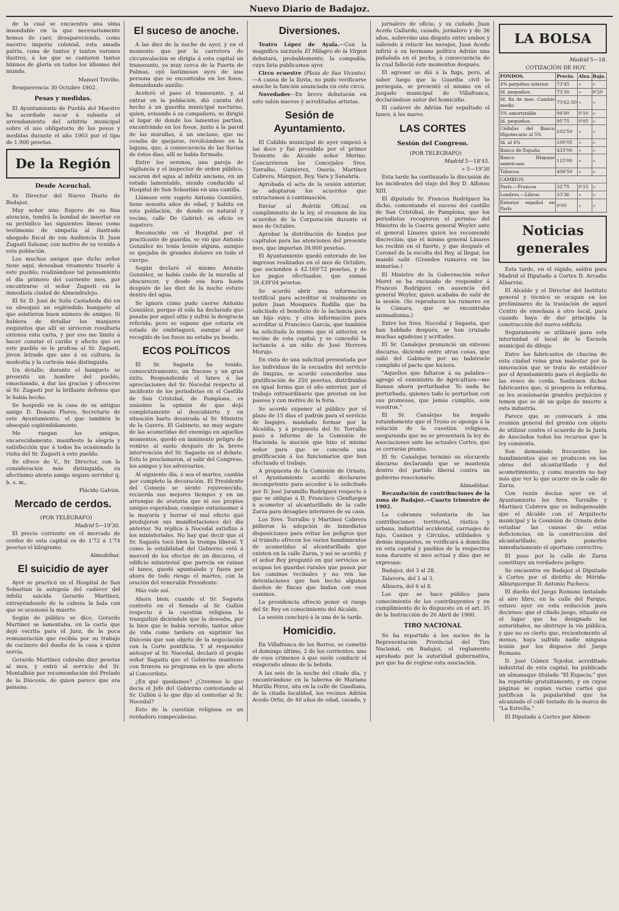Nuevo Diario de Badajoz.
de la cual se encuentra una sima insondable en la que necesariamente hemos de caer, desapareciendo, como nuestro imperio colonial, esta amada patria, cuna de tantos y tantos varones ilustres, á los que se cantaron tantos himnos de gloria en todos los idiomas del mundo.
Manuel Triviño.
Benquerencia 30 Octubre 1902.
Pesas y medidas.
El Ayuntamiento de Puebla del Maestre ha acordado sacar á subasta el arrendamiento del arbitrio municipal sobre el uso obligatorio de los pesos y medidas durante el año 1903 por el tipo de 1.900 pesetas.
De la Región
Desde Aceuchal.
Sr. Director del Nuevo Diario de Badajoz.
Muy señor mio: Espero de su fina atención, tendrá la bondad de insertar en su periódico las siguientes líneas como testimonio de simpatía al ilustrado abogado fiscal de esa Audiencia D. Juan Zugasti Salazar, con motivo de su venida á esta población.
Los muchos amigos que dicho señor tiene aquí, deseaban vivamente traerle á este pueblo; realizándose tal pensamiento el día primero del corriente mes, por encontrarse el señor Zugasti en la inmediata ciudad de Almendralejo.
El Sr. D. José de Solís Castañeda dió en su obsequió un espléndido banquete al que asistieron buen número de amigos. Si hubiera de detallar los manjares exquisitos que allí se sirvieron resultaría extensa esta carta, y por eso me limito á hacer constar el cariño y afecto que en este pueblo se le profesa al Sr. Zugasti, jóven letrado que une á su cultura, la modestia y la cortesía más distinguida.
Un detalle; durante el banquete se presentó un hombre del pueblo, emocionado, á dar las gracias y ofrecerse al Sr. Zugasti por la brillante defensa que le había hecho.
Se hospedó en la casa de su antiguo amigo D. Donato Flores, Secretario de este Ayuntamiento, el que también le obsequió espléndidamente.
Me ruegan los amigos, encarecidamente, manifieste la alegría y satisfacción que á todos ha ocasionado la visita del Sr. Zugasti á este pueblo.
Se ofrece de V., Sr. Director, con la consideración más distinguida, su afectísimo atento amigo seguro servidor q. b. s. m.,
Plácido Galván.
Mercado de cerdos.
(POR TELEGRAFO)
Madrid 5—19'30.
El precio corriente en el mercado de cerdos de esta capital es de 1'72 á 1'74 pesetas el kilógramo.
Almodóbar.
El suicidio de ayer
Ayer se practicó en el Hospital de San Sebastian la autopsia del cadáver del infeliz suicida Gerardo Martínez, extrayéndosele de la cabeza la bala con que se ocasionó la muerte.
Según de público se dice, Gerardo Martínez se lamentaba, en la carta que dejó escrita para el Juez, de la poca remuneración que recibía por su trabajo de cocinero del dueño de la casa á quien servía.
Gerardo Martínez cobraba diez pesetas al mes, y entró al servicio del Sr. Montalbán por recomendación del Prelado de la Diócesis, de quien parece que era paisano.
El suceso de anoche.
A las diez de la noche de ayer, y en el momento que por la carretera de circunvalación se dirigía á esta capital un transeunte, ya muy cerca de la Puerta de Palmas, oyó lastimosos ayes de una persona que se encontraba en los fosos, demandando auxilio.
Aceleró el paso el transeunte, y, al entrar en la población, dió cuenta del hecho á un guardia municipal nocturno, quien, avisando á su compañero, se dirigió al lugar de donde los lamentos partían, encontrándo en los fosos, junto á la pared de las murallas, á un anciano, que no cesaba de quejarse, revolcándose en la laguna, que, á consecuencia de las lluvias de éstos dias, allí se había formado.
Entre los serenos, una pareja de vigilancia y el inspector de orden público, sacaron del agua al infeliz anciano, en un estado lamentable, siendo conducido al Hospital de San Sebastián en una camilla.
Llámase este sugeto Antonio González, tiene sesenta años de edad, y habita en esta población, de donde es natural y vecino, calle De Gabriel; su oficio es zapatero.
Reconocido en el Hospital por el practicante de guardia, se vió que Antonio González no tenía lesión alguna, aunque se quejaba de grandes dolores en todo el cuerpo.
Según declaró el mismo Antonio González, se había caido de la muralla al obscurecer, y desde esa hora hasta después de las diez de la noche estuvo dentro del agua.
Se ignora cómo pudo caerse Antonio González, porque él sólo ha declarado que pasaba por aquel sitio y sufrió la desgracia referida; pero se supone que estaría en estado de embriaguez, aunque al ser recogido de los fosos no estaba ya beodo.
ECOS POLÍTICOS
El Sr. Sagasta ha tenido, consecutivamente, un fracaso y un gran éxito. Respondiendo el lunes á las apreciaciones del Sr. Nocedal respecto al incidente de los periodistas en el Castillo de San Cristobal, de Pamplona, es unánime la opinión de que dejó completamente al descubierto y en situación harto desairada al Sr. Ministro de la Guerra. El Gabinete, no muy seguro de las acometidas del enemigo en aquellos momentos, quedó en inminente peligro de venirse al suelo después de la breve intervención del Sr. Sagasta en el debate. Esto lo proclamaron, al salir del Congreso, los amigos y los adversarios.
Al siguiente día, ó sea el martes, cambia por completo la decoración. El Presidente del Consejo se siente rejuvenecido, recuerda sus mejores tiempos y en un arranque de oratoria que ni sus propios amigos esperaban, consigue entusiasmar á la mayoría y borrar el mal efecto qué produjeron sus manifestaciones del día anterior. Su réplica á Nocedal satisfizo á los ministeriales. No hay qué decir que el Sr. Sagasta tocó bien la trompa liberal. Y como la estabilidad del Gobierno está á merced de los efectos de un discurso, el edificio ministerial que parecía en ruinas el lunes, quedó apuntalado y fuera por ahora de todo riesgo el martes, con la oración del venerable Presidente.
Más vale así.
Ahora bien; cuando el Sr. Sagasta contestó en el Senado al Sr. Gullón respecto á la cuestión religiosa lo tranquilizó diciéndole que la deseaba, por lo bien que le había servido, tantos años de vida como tardara en suprimir las Diócesis que son objeto de la negociación con la Corte pontificia. Y al responder anteayer al Sr. Nocedal, declaró el propio señor Sagasta que el Gobierno mantiene con firmeza su programa en lo que afecta al Concordato.
¿En qué quedamos? ¿Creemos lo que decía el Jefe del Gobierno contestando al Sr. Gullón ó lo que dijo al contestar al Sr. Nocedal?
Esto de la cuestión religiosa es un verdadero rompecabezas.
Diversiones.
Teatro López de Ayala.—Con la magnífica zarzuela El Milagro de la Virgen debutará, probablemente, la compañía, cuya lista publicamos ayer.
Circo ecuestre (Plaza de San Vicente).—A causa de la lluvia, no pudo verificarse anoche la función anunciada en este circo.
Novedades—En breve debutarán en este salón nuevos y acreditadas artistas.
Sesión de Ayuntamiento.
El Cabildo municipal de ayer empezó á las doce y fué presidido por el primer Teniente de Alcalde señor Merino. Concurrieron los Concejales Sres. Torralbo, Gutiérrez, Osorio, Martínez Cabrera, Márquez, Rey, Vara y Sanabria.
Aprobada el acta de la sesión anterior, se adoptaron los acuerdos que extractamos á continuación.
Enviar al Boletín Oficial, en cumplimiento de la ley, el resumen de los acuerdos de la Corporación durante el mes de Octubre.
Aprobar la distribución de fondos por capítulos para las atenciones del presente mes, que importan 39.000 pesetas.
El Ayuntamiento quedó enterado de los ingresos realizados en el mes de Octubre, que ascienden á 42.169'72 pesetas, y de los pagos efectuados, que suman 39.439'04 pesetas.
Se acordó abrir una información testifical para acreditar si realmente es pobre Juan Mosquera Rodilla que ha solicitado el beneficio de la lactancia para un hijo suyo, y otra información para acreditar si Francisco García, que también ha solicitado lo mismo que el anterior, es vecino de esta capital; y se concedió la lactancia á un niño de José Herrera Morujo.
En vista de una solicitud presentada por los individuos de la escuadra del servicio de limpiza, se acordó concederles una gratificación de 250 pesetas, distribuidas en igual forma que el año anterior, por el trabajo extraordinario que prestan en los paseos y con motivo de la feria.
Se acordó exponer al público por el plazo de 15 dias el padrón para el servicio de bagajes, mandado formar por la Alcaldía, y á propuesta del Sr. Torralbo pasó á informe de la Comisión de Hacienda la moción que hizo el mismo señor para que se conceda una gratificación á los funcionarios que han efectuado el trabajo.
A propuesta de la Comisión de Ornato, el Ayuntamiento acordó declararse incompetente para acceder á lo solicitado por D. José Jaramillo Rodríguez respecto á que se obligue á D. Francisco Cienfuegos á acometer al alcantarillado de la calle Zarza para desagües interiores de su casa.
Los Sres. Torralbo y Martínez Cabrera pidieron la adopción de inmediatas disposiciones para evitar los peligros que al tránsito ofrecen los varios hundimientos de acometidas al alcantarillado que existen en la calle Zarza, y así se acordó; y el señor Rey preguntó en qué servicios se ocupan los guardas rurales que pasan por los caminos vecinales y no vén las detentaciones que han hecho algunos dueños de fincas que lindan con esos caminos.
La presidencia ofreció poner el ruego del Sr. Rey en conocimiento del Alcalde.
La sesión concluyó á la una de la tarde.
Homicidio.
En Villafranca de los Barros, se cometió el domingo último, 2 de los corrientes, uno de esos crimenes á que suele conducir el exagerado abuso de la bebida.
A las seis de la noche del citado día, y encontrándose en la taberna de Mariano Murillo Pérez, sita en la calle de Guadiana, de la citada localidad, los vecinos Adrián Acedo Ortiz, de 40 años de edad, casado, y
jornalero de oficio, y su cuñado Juan Acedo Gallardo, casado, jornalero y de 36 años, sobrevino una disputa entre ambos y saliendo á relucir las navajas, Juan Acedo infirió á su hermano político Adrián una puñalada en el pecho, á consecuencia de la cual falleció éste momentos después.
El agresor se dió á la fuga, pero, al saber luego que la Guardia civil lo perseguía, se presentó el mismo en el juzgado municipal de Villafranca, declarándose autor del homicidio.
El cadáver de Adrián fué sepultado el lunes, á las nueve.
LAS CORTES
Sesión del Congreso.
(POR TELEGRAFO)
Madrid 5—18'45.
» 5—19'30
Esta tarde ha continuado la discusión de los incidentes del viaje del Rey D. Alfonso XIII.
El diputado Sr. Francos Rodríguez ha dicho, comentando el suceso del castillo de San Cristóbal, de Pamplona, que los periodistas recogieron el permiso del Ministro de la Guerra general Weyler ante el general Linares quien les recomendó discreción; que el mismo general Linares los recibió en el fuerte, y que después el Coronel de la escolta del Rey, al llegar, los mandó salir. (Grandes rumores en las minorías.)
El Ministro de la Gobernación señor Moret se ha excusado de responder á Francos Rodríguez en ausencia del general Weyler, quien acababa de salir de la sesión. (Se reproducen los rumores en la Cámara, que se encontraba animadísima.)
Entre los Sres. Nocedal y Sagasta, que han hablado después, se han cruzado muchas agudezas y acritudes.
El Sr. Canalejas pronunció un extenso discurso, diciendo entre otras cosas, que salió del Gabinete por no habérsele cumplido el pacto que hiciera.
"Aquellos que faltaron á su palabra—agregó el exministro de Agricultura—me llaman ahora perturbador. Yo nada he perturbado, quienes todo lo perturban con sus promesas, que jamás cumpliis, sois vosotros."
El Sr. Canalejas ha negado rotundamente que el Trono se oponga á la solución de la cuestión religiosa, asegurando que no se presentará la ley de Asociaciones ante las actuales Cortes, que se cerrarán pronto.
El Sr. Canalejas terminó su elocuente discurso declarando que se mantenía dentro del partido liberal contra un gobierno reaccionario.
Almodóbar.
Recaudación de contribuciones de la zona de Badajoz.—Cuarto trimestre de 1902.
La cobranza voluntaria de las contribuciones territorial, rústica y urbana, industrial accidental, carruajes de lujo, Casinos y Círculos, utilidades y demás impuestos, se verificará á domicilio en esta capital y pueblos de la respectiva zona durante el mes actual y días que se expresan:
Badajoz, del 3 al 28.
Talavera, del 1 al 3.
Albuera, del 6 al 8.
Los que se hace público para conocimiento de los contribuyentes y en cumplimiento de lo dispuesto en el art. 35 de la Instrucción de 26 Abril de 1900.
TIRO NACIONAL
Se ha repartido á los socios de la Representación Provincial del Tiro Nacional, en Badajoz, el reglamento aprobado por la autoridad gubernativa, por que ha de regirse esta asociación.
LA BOLSA
Madrid 5—18.
COTIZACIÓN DE HOY.
| FONDOS. | Precio. | Alza. | Baja. |
| --- | --- | --- | --- |
| 4% perpétuo interior | 73'45 | » | » |
| Id. pequeños. | 73'30 | » | 0'20 |
| Id. fin de mes. Cambio medio | 73'62.50 | » | » |
| 5% amortizable | 94'80 | 0'10 | » |
| Id. pequeños. | 95'75 | 0'05 | » |
| Cédulas del Banco Hipotecario al 5% | 102'50 | » | » |
| Id. al 4% | 100'05 | » | » |
| Banco de España | 433'00 | » | » |
| Banco Hispano americano | 115'00 | » | » |
| Tabacos. | 408'50 | » | » |
| CAMBIOS. | | | |
| París.—Francos | 32'75 | 0'15 | » |
| Londres.—Libras | 33'36 | » | » |
| Exterior español en París | 0'00 | » | » |
Noticias generales
Esta tarde, en el rápido, saldrá para Madrid el Diputado á Cortes D. Arcadio Albarrán.
El Alcalde y el Director del Instituto general y técnico se ocupan en los preliminares de la traslación de aquel Centro de enseñaza á otro local, para cuando haya de dar principio la construcción del nuevo edificio.
Seguramente se utilizará para esta interinidad el local de la Escuela municipal de dibujo.
Entre los fabricantes de chacina de esta ciudad reina gran malestar por la innovación que se trata de establecer por el Ayuntamiento para el degüello de las reses de cerda. Sostienen dichos fabricantes que, si prospera la reforma, se les ocasionarán grandes perjuicios y temen que se dé un golpe de muerte á esta industria.
Parece que se convocará á una reunión general del gremio con objeto de utilizar contra el acuerdo de la Junta de Asociados todos los recursos que la ley consienta.
Son demasiado frecuentes los hundimientos que se producen en las obras del alcantarillado y del acometimiento, y como muestra no hay más que ver lo que ocurre en la calle de Zarza.
Con razón decían ayer en el Ayuntamiento los Sres. Torralbo y Martínez Cabrera que es indispensable que el Alcalde con el Arquitecto municipal y la Comisión de Ornato debe estudiar las causas de estas deficiencias, en la construcción del alcantarillado, para ponerles inmediatamente el oportuno correctivo.
El paso por la calle de Zarza constituye un verdadero peligro.
Se encuentra en Badajoz el Diputado á Cortes por el distrito de Mérida-Alburquerque D. Antonio Pacheco.
El dueño del Juego Romano instalado al aire libre, en la calle del Parque, estuvo ayer en esta redacción para decirnos: que el citado juego, situado en el lugar que ha designado las autoridades, no obstruye la vía pública, y que no es cierto que, recientemente al menos, haya sufrido nadie ninguna lesión por los disparos del Juego Romano.
D. José Gómez Tejedor, acreditado industrial de esta capital, ha publicado un almanaque titulado "El Espacio," que ha repartido gratuitamente, y en cuyas páginas se copian varias cartas que justifican la popularidad que ha alcanzado el café tostado de la marca de "La Estrella."
El Diputado á Cortes por Almen-